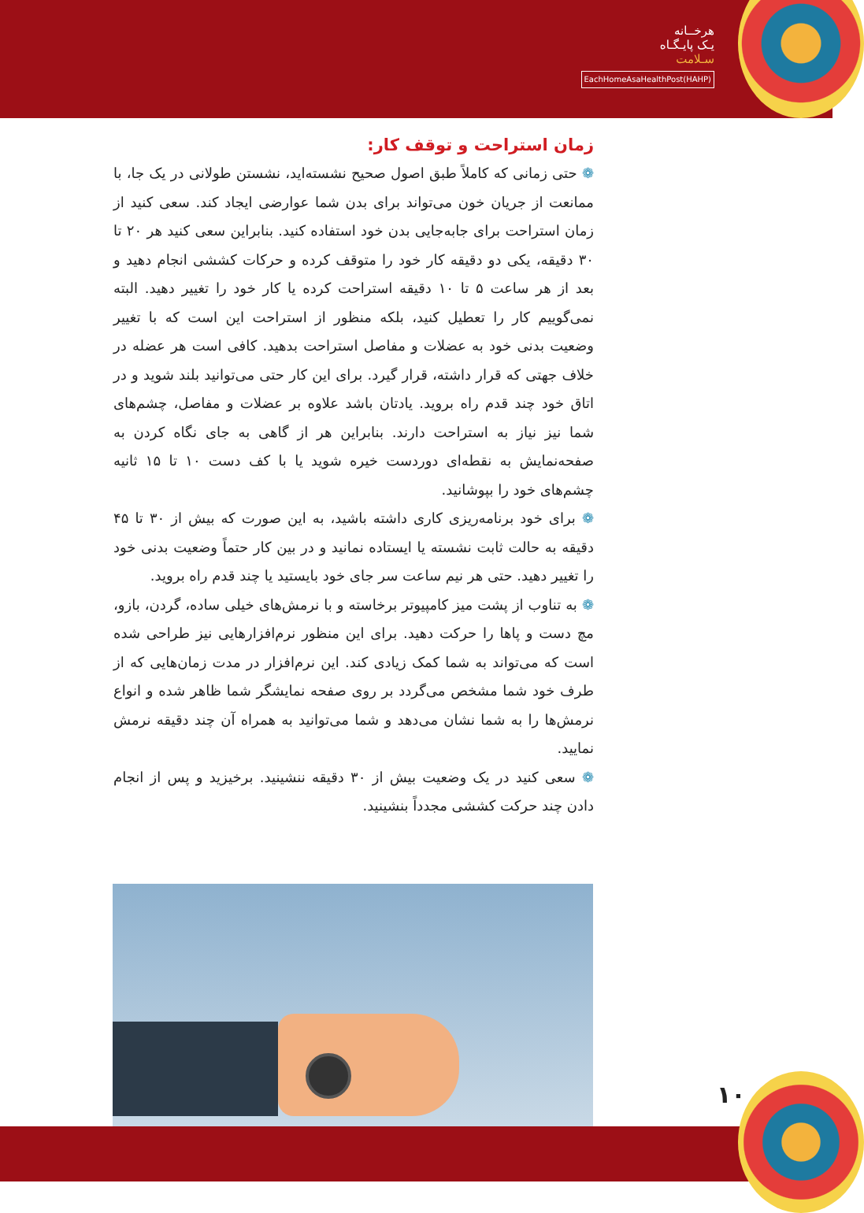هرخــانه
یـک پایـگـاه
سـلامت
EachHomeAsaHealthPost(HAHP)
زمان استراحت و توقف کار:
❁ حتی زمانی که کاملاً طبق اصول صحیح نشسته‌اید، نشستن طولانی در یک جا، با ممانعت از جریان خون می‌تواند برای بدن شما عوارضی ایجاد کند. سعی کنید از زمان استراحت برای جابه‌جایی بدن خود استفاده کنید. بنابراین سعی کنید هر ۲۰ تا ۳۰ دقیقه، یکی دو دقیقه کار خود را متوقف کرده و حرکات کششی انجام دهید و بعد از هر ساعت ۵ تا ۱۰ دقیقه استراحت کرده یا کار خود را تغییر دهید. البته نمی‌گوییم کار را تعطیل کنید، بلکه منظور از استراحت این است که با تغییر وضعیت بدنی خود به عضلات و مفاصل استراحت بدهید. کافی است هر عضله در خلاف جهتی که قرار داشته، قرار گیرد. برای این کار حتی می‌توانید بلند شوید و در اتاق خود چند قدم راه بروید. یادتان باشد علاوه بر عضلات و مفاصل، چشم‌های شما نیز نیاز به استراحت دارند. بنابراین هر از گاهی به جای نگاه کردن به صفحه‌نمایش به نقطه‌ای دوردست خیره شوید یا با کف دست ۱۰ تا ۱۵ ثانیه چشم‌های خود را بپوشانید.
❁ برای خود برنامه‌ریزی کاری داشته باشید، به این صورت که بیش از ۳۰ تا ۴۵ دقیقه به حالت ثابت نشسته یا ایستاده نمانید و در بین کار حتماً وضعیت بدنی خود را تغییر دهید. حتی هر نیم ساعت سر جای خود بایستید یا چند قدم راه بروید.
❁ به تناوب از پشت میز کامپیوتر برخاسته و با نرمش‌های خیلی ساده، گردن، بازو، مچ دست و پاها را حرکت دهید. برای این منظور نرم‌افزارهایی نیز طراحی شده است که می‌تواند به شما کمک زیادی کند. این نرم‌افزار در مدت زمان‌هایی که از طرف خود شما مشخص می‌گردد بر روی صفحه نمایشگر شما ظاهر شده و انواع نرمش‌ها را به شما نشان می‌دهد و شما می‌توانید به همراه آن چند دقیقه نرمش نمایید.
❁ سعی کنید در یک وضعیت بیش از ۳۰ دقیقه ننشینید. برخیزید و پس از انجام دادن چند حرکت کششی مجدداً بنشینید.
۱۰